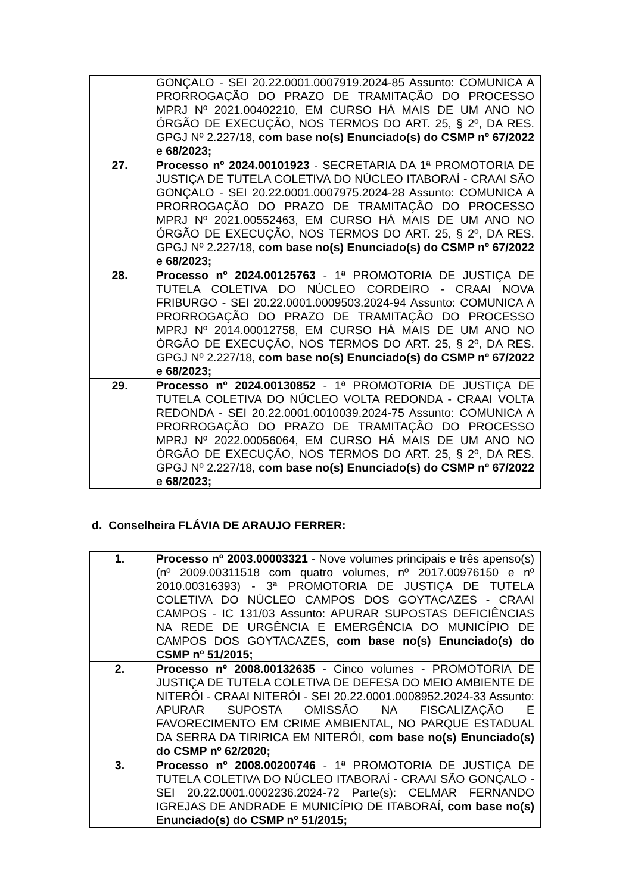| | GONÇALO - SEI 20.22.0001.0007919.2024-85 Assunto: COMUNICA A PRORROGAÇÃO DO PRAZO DE TRAMITAÇÃO DO PROCESSO MPRJ Nº 2021.00402210, EM CURSO HÁ MAIS DE UM ANO NO ÓRGÃO DE EXECUÇÃO, NOS TERMOS DO ART. 25, § 2º, DA RES. GPGJ Nº 2.227/18, com base no(s) Enunciado(s) do CSMP nº 67/2022 e 68/2023; |
| 27. | Processo nº 2024.00101923 - SECRETARIA DA 1ª PROMOTORIA DE JUSTIÇA DE TUTELA COLETIVA DO NÚCLEO ITABORAÍ - CRAAI SÃO GONÇALO - SEI 20.22.0001.0007975.2024-28 Assunto: COMUNICA A PRORROGAÇÃO DO PRAZO DE TRAMITAÇÃO DO PROCESSO MPRJ Nº 2021.00552463, EM CURSO HÁ MAIS DE UM ANO NO ÓRGÃO DE EXECUÇÃO, NOS TERMOS DO ART. 25, § 2º, DA RES. GPGJ Nº 2.227/18, com base no(s) Enunciado(s) do CSMP nº 67/2022 e 68/2023; |
| 28. | Processo nº 2024.00125763 - 1ª PROMOTORIA DE JUSTIÇA DE TUTELA COLETIVA DO NÚCLEO CORDEIRO - CRAAI NOVA FRIBURGO - SEI 20.22.0001.0009503.2024-94 Assunto: COMUNICA A PRORROGAÇÃO DO PRAZO DE TRAMITAÇÃO DO PROCESSO MPRJ Nº 2014.00012758, EM CURSO HÁ MAIS DE UM ANO NO ÓRGÃO DE EXECUÇÃO, NOS TERMOS DO ART. 25, § 2º, DA RES. GPGJ Nº 2.227/18, com base no(s) Enunciado(s) do CSMP nº 67/2022 e 68/2023; |
| 29. | Processo nº 2024.00130852 - 1ª PROMOTORIA DE JUSTIÇA DE TUTELA COLETIVA DO NÚCLEO VOLTA REDONDA - CRAAI VOLTA REDONDA - SEI 20.22.0001.0010039.2024-75 Assunto: COMUNICA A PRORROGAÇÃO DO PRAZO DE TRAMITAÇÃO DO PROCESSO MPRJ Nº 2022.00056064, EM CURSO HÁ MAIS DE UM ANO NO ÓRGÃO DE EXECUÇÃO, NOS TERMOS DO ART. 25, § 2º, DA RES. GPGJ Nº 2.227/18, com base no(s) Enunciado(s) do CSMP nº 67/2022 e 68/2023; |
d. Conselheira FLÁVIA DE ARAUJO FERRER:
| 1. | Processo nº 2003.00003321 - Nove volumes principais e três apenso(s) (nº 2009.00311518 com quatro volumes, nº 2017.00976150 e nº 2010.00316393) - 3ª PROMOTORIA DE JUSTIÇA DE TUTELA COLETIVA DO NÚCLEO CAMPOS DOS GOYTACAZES - CRAAI CAMPOS - IC 131/03 Assunto: APURAR SUPOSTAS DEFICIÊNCIAS NA REDE DE URGÊNCIA E EMERGÊNCIA DO MUNICÍPIO DE CAMPOS DOS GOYTACAZES, com base no(s) Enunciado(s) do CSMP nº 51/2015; |
| 2. | Processo nº 2008.00132635 - Cinco volumes - PROMOTORIA DE JUSTIÇA DE TUTELA COLETIVA DE DEFESA DO MEIO AMBIENTE DE NITERÓI - CRAAI NITERÓI - SEI 20.22.0001.0008952.2024-33 Assunto: APURAR SUPOSTA OMISSÃO NA FISCALIZAÇÃO E FAVORECIMENTO EM CRIME AMBIENTAL, NO PARQUE ESTADUAL DA SERRA DA TIRIRICA EM NITERÓI, com base no(s) Enunciado(s) do CSMP nº 62/2020; |
| 3. | Processo nº 2008.00200746 - 1ª PROMOTORIA DE JUSTIÇA DE TUTELA COLETIVA DO NÚCLEO ITABORAÍ - CRAAI SÃO GONÇALO - SEI 20.22.0001.0002236.2024-72 Parte(s): CELMAR FERNANDO IGREJAS DE ANDRADE E MUNICÍPIO DE ITABORAÍ, com base no(s) Enunciado(s) do CSMP nº 51/2015; |